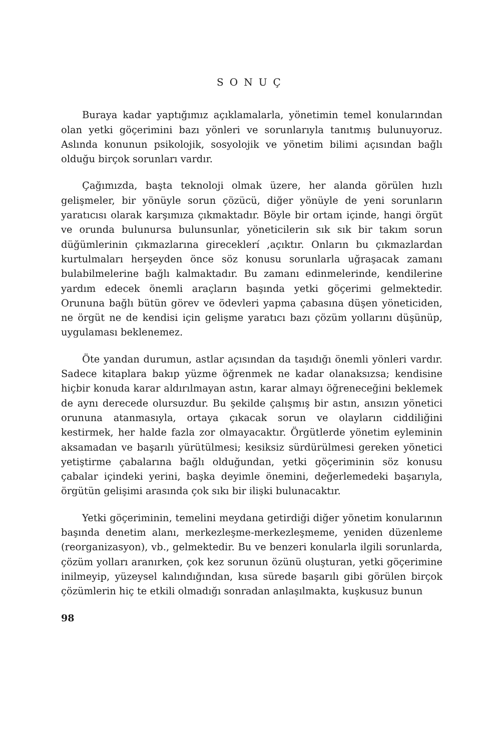SONUÇ
Buraya kadar yaptığımız açıklamalarla, yönetimin temel konularından olan yetki göçerimini bazı yönleri ve sorunlarıyla tanıtmış bulunuyoruz. Aslında konunun psikolojik, sosyolojik ve yönetim bilimi açısından bağlı olduğu birçok sorunları vardır.
Çağımızda, başta teknoloji olmak üzere, her alanda görülen hızlı gelişmeler, bir yönüyle sorun çözücü, diğer yönüyle de yeni sorunların yaratıcısı olarak karşımıza çıkmaktadır. Böyle bir ortam içinde, hangi örgüt ve orunda bulunursa bulunsunlar, yöneticilerin sık sık bir takım sorun düğümlerinin çıkmazlarına gireceklerí ,açıktır. Onların bu çıkmazlardan kurtulmaları herşeyden önce söz konusu sorunlarla uğraşacak zamanı bulabilmelerine bağlı kalmaktadır. Bu zamanı edinmelerinde, kendilerine yardım edecek önemli araçların başında yetki göçerimi gelmektedir. Orununa bağlı bütün görev ve ödevleri yapma çabasına düşen yöneticiden, ne örgüt ne de kendisi için gelişme yaratıcı bazı çözüm yollarını düşünüp, uygulaması beklenemez.
Öte yandan durumun, astlar açısından da taşıdığı önemli yönleri vardır. Sadece kitaplara bakıp yüzme öğrenmek ne kadar olanaksızsa; kendisine hiçbir konuda karar aldırılmayan astın, karar almayı öğreneceğini beklemek de aynı derecede olursuzdur. Bu şekilde çalışmış bir astın, ansızın yönetici orununa atanmasıyla, ortaya çıkacak sorun ve olayların ciddiliğini kestirmek, her halde fazla zor olmayacaktır. Örgütlerde yönetim eyleminin aksamadan ve başarılı yürütülmesi; kesiksiz sürdürülmesi gereken yönetici yetiştirme çabalarına bağlı olduğundan, yetki göçeriminin söz konusu çabalar içindeki yerini, başka deyimle önemini, değerlemedeki başarıyla, örgütün gelişimi arasında çok sıkı bir ilişki bulunacaktır.
Yetki göçeriminin, temelini meydana getirdiği diğer yönetim konularının başında denetim alanı, merkezleşme-merkezleşmeme, yeniden düzenleme (reorganizasyon), vb., gelmektedir. Bu ve benzeri konularla ilgili sorunlarda, çözüm yolları aranırken, çok kez sorunun özünü oluşturan, yetki göçerimine inilmeyip, yüzeysel kalındığından, kısa sürede başarılı gibi görülen birçok çözümlerin hiç te etkili olmadığı sonradan anlaşılmakta, kuşkusuz bunun
98